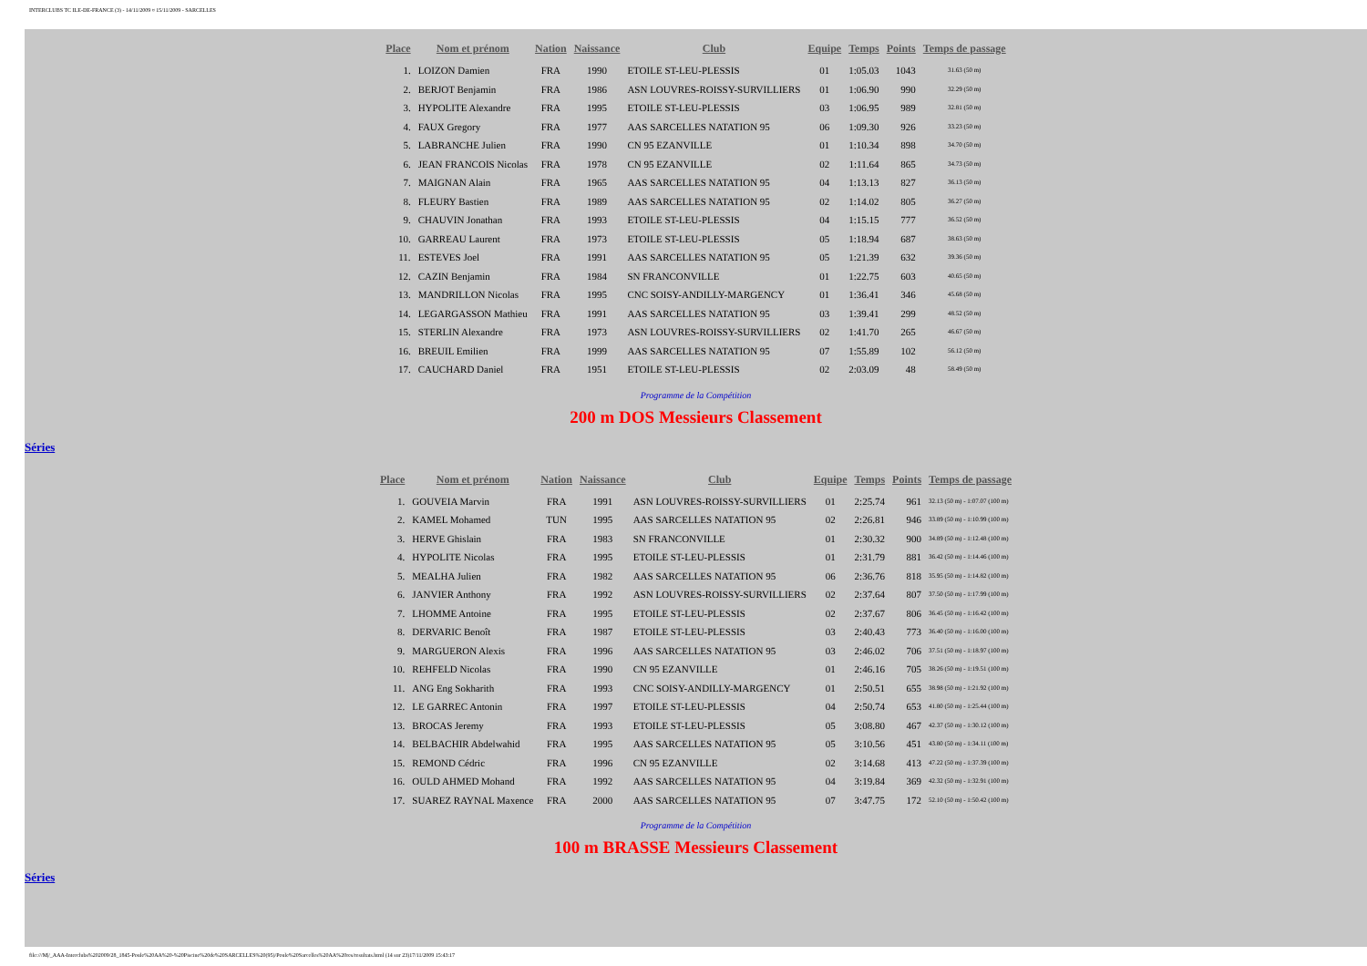INTERCLUBS TC ILE-DE-FRANCE (3) - 14/11/2009 ¤ 15/11/2009 - SARCELLES
| Place | Nom et prénom | Nation | Naissance | Club | Equipe | Temps | Points | Temps de passage |
| --- | --- | --- | --- | --- | --- | --- | --- | --- |
| 1. | LOIZON Damien | FRA | 1990 | ETOILE ST-LEU-PLESSIS | 01 | 1:05.03 | 1043 | 31.63 (50 m) |
| 2. | BERJOT Benjamin | FRA | 1986 | ASN LOUVRES-ROISSY-SURVILLIERS | 01 | 1:06.90 | 990 | 32.29 (50 m) |
| 3. | HYPOLITE Alexandre | FRA | 1995 | ETOILE ST-LEU-PLESSIS | 03 | 1:06.95 | 989 | 32.81 (50 m) |
| 4. | FAUX Gregory | FRA | 1977 | AAS SARCELLES NATATION 95 | 06 | 1:09.30 | 926 | 33.23 (50 m) |
| 5. | LABRANCHE Julien | FRA | 1990 | CN 95 EZANVILLE | 01 | 1:10.34 | 898 | 34.70 (50 m) |
| 6. | JEAN FRANCOIS Nicolas | FRA | 1978 | CN 95 EZANVILLE | 02 | 1:11.64 | 865 | 34.73 (50 m) |
| 7. | MAIGNAN Alain | FRA | 1965 | AAS SARCELLES NATATION 95 | 04 | 1:13.13 | 827 | 36.13 (50 m) |
| 8. | FLEURY Bastien | FRA | 1989 | AAS SARCELLES NATATION 95 | 02 | 1:14.02 | 805 | 36.27 (50 m) |
| 9. | CHAUVIN Jonathan | FRA | 1993 | ETOILE ST-LEU-PLESSIS | 04 | 1:15.15 | 777 | 36.52 (50 m) |
| 10. | GARREAU Laurent | FRA | 1973 | ETOILE ST-LEU-PLESSIS | 05 | 1:18.94 | 687 | 38.63 (50 m) |
| 11. | ESTEVES Joel | FRA | 1991 | AAS SARCELLES NATATION 95 | 05 | 1:21.39 | 632 | 39.36 (50 m) |
| 12. | CAZIN Benjamin | FRA | 1984 | SN FRANCONVILLE | 01 | 1:22.75 | 603 | 40.65 (50 m) |
| 13. | MANDRILLON Nicolas | FRA | 1995 | CNC SOISY-ANDILLY-MARGENCY | 01 | 1:36.41 | 346 | 45.68 (50 m) |
| 14. | LEGARGASSON Mathieu | FRA | 1991 | AAS SARCELLES NATATION 95 | 03 | 1:39.41 | 299 | 48.52 (50 m) |
| 15. | STERLIN Alexandre | FRA | 1973 | ASN LOUVRES-ROISSY-SURVILLIERS | 02 | 1:41.70 | 265 | 46.67 (50 m) |
| 16. | BREUIL Emilien | FRA | 1999 | AAS SARCELLES NATATION 95 | 07 | 1:55.89 | 102 | 56.12 (50 m) |
| 17. | CAUCHARD Daniel | FRA | 1951 | ETOILE ST-LEU-PLESSIS | 02 | 2:03.09 | 48 | 58.49 (50 m) |
Programme de la Compétition
200 m DOS Messieurs Classement
Séries
| Place | Nom et prénom | Nation | Naissance | Club | Equipe | Temps | Points | Temps de passage |
| --- | --- | --- | --- | --- | --- | --- | --- | --- |
| 1. | GOUVEIA Marvin | FRA | 1991 | ASN LOUVRES-ROISSY-SURVILLIERS | 01 | 2:25.74 | 961 | 32.13 (50 m) - 1:07.07 (100 m) |
| 2. | KAMEL Mohamed | TUN | 1995 | AAS SARCELLES NATATION 95 | 02 | 2:26.81 | 946 | 33.89 (50 m) - 1:10.99 (100 m) |
| 3. | HERVE Ghislain | FRA | 1983 | SN FRANCONVILLE | 01 | 2:30.32 | 900 | 34.89 (50 m) - 1:12.48 (100 m) |
| 4. | HYPOLITE Nicolas | FRA | 1995 | ETOILE ST-LEU-PLESSIS | 01 | 2:31.79 | 881 | 36.42 (50 m) - 1:14.46 (100 m) |
| 5. | MEALHA Julien | FRA | 1982 | AAS SARCELLES NATATION 95 | 06 | 2:36.76 | 818 | 35.95 (50 m) - 1:14.82 (100 m) |
| 6. | JANVIER Anthony | FRA | 1992 | ASN LOUVRES-ROISSY-SURVILLIERS | 02 | 2:37.64 | 807 | 37.50 (50 m) - 1:17.99 (100 m) |
| 7. | LHOMME Antoine | FRA | 1995 | ETOILE ST-LEU-PLESSIS | 02 | 2:37.67 | 806 | 36.45 (50 m) - 1:16.42 (100 m) |
| 8. | DERVARIC Benoît | FRA | 1987 | ETOILE ST-LEU-PLESSIS | 03 | 2:40.43 | 773 | 36.40 (50 m) - 1:16.00 (100 m) |
| 9. | MARGUERON Alexis | FRA | 1996 | AAS SARCELLES NATATION 95 | 03 | 2:46.02 | 706 | 37.51 (50 m) - 1:18.97 (100 m) |
| 10. | REHFELD Nicolas | FRA | 1990 | CN 95 EZANVILLE | 01 | 2:46.16 | 705 | 38.26 (50 m) - 1:19.51 (100 m) |
| 11. | ANG Eng Sokharith | FRA | 1993 | CNC SOISY-ANDILLY-MARGENCY | 01 | 2:50.51 | 655 | 38.98 (50 m) - 1:21.92 (100 m) |
| 12. | LE GARREC Antonin | FRA | 1997 | ETOILE ST-LEU-PLESSIS | 04 | 2:50.74 | 653 | 41.80 (50 m) - 1:25.44 (100 m) |
| 13. | BROCAS Jeremy | FRA | 1993 | ETOILE ST-LEU-PLESSIS | 05 | 3:08.80 | 467 | 42.37 (50 m) - 1:30.12 (100 m) |
| 14. | BELBACHIR Abdelwahid | FRA | 1995 | AAS SARCELLES NATATION 95 | 05 | 3:10.56 | 451 | 43.80 (50 m) - 1:34.11 (100 m) |
| 15. | REMOND Cédric | FRA | 1996 | CN 95 EZANVILLE | 02 | 3:14.68 | 413 | 47.22 (50 m) - 1:37.39 (100 m) |
| 16. | OULD AHMED Mohand | FRA | 1992 | AAS SARCELLES NATATION 95 | 04 | 3:19.84 | 369 | 42.32 (50 m) - 1:32.91 (100 m) |
| 17. | SUAREZ RAYNAL Maxence | FRA | 2000 | AAS SARCELLES NATATION 95 | 07 | 3:47.75 | 172 | 52.10 (50 m) - 1:50.42 (100 m) |
Programme de la Compétition
100 m BRASSE Messieurs Classement
Séries
file:///M|/_AAA-Interclubs%202009/28_1845-Poule%20AA%20-%20Piscine%20de%20SARCELLES%20(95)/Poule%20Sarcelles%20AA%20res/resultats.html (14 sur 23)17/11/2009 15:43:17